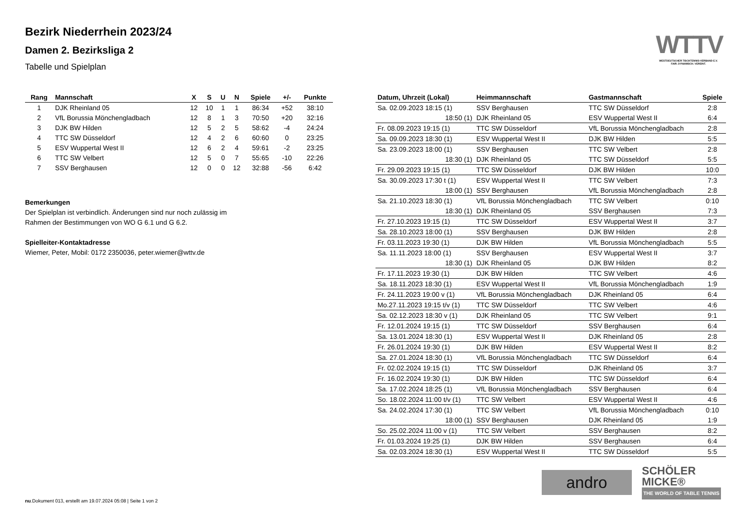WTTV
WESTDEUTSCHER TISCHTENNIS-VERBAND E.V.
FAIR. DYNAMISCH. VEREINT.
Bezirk Niederrhein 2023/24
Damen 2. Bezirksliga 2
Tabelle und Spielplan
| Rang | Mannschaft | X | S | U | N | Spiele | +/- | Punkte |
| --- | --- | --- | --- | --- | --- | --- | --- | --- |
| 1 | DJK Rheinland 05 | 12 | 10 | 1 | 1 | 86:34 | +52 | 38:10 |
| 2 | VfL Borussia Mönchengladbach | 12 | 8 | 1 | 3 | 70:50 | +20 | 32:16 |
| 3 | DJK BW Hilden | 12 | 5 | 2 | 5 | 58:62 | -4 | 24:24 |
| 4 | TTC SW Düsseldorf | 12 | 4 | 2 | 6 | 60:60 | 0 | 23:25 |
| 5 | ESV Wuppertal West II | 12 | 6 | 2 | 4 | 59:61 | -2 | 23:25 |
| 6 | TTC SW Velbert | 12 | 5 | 0 | 7 | 55:65 | -10 | 22:26 |
| 7 | SSV Berghausen | 12 | 0 | 0 | 12 | 32:88 | -56 | 6:42 |
Bemerkungen
Der Spielplan ist verbindlich. Änderungen sind nur noch zulässig im
Rahmen der Bestimmungen von WO G 6.1 und G 6.2.
Spielleiter-Kontaktadresse
Wiemer, Peter, Mobil: 0172 2350036, peter.wiemer@wttv.de
| Datum, Uhrzeit (Lokal) | Heimmannschaft | Gastmannschaft | Spiele |
| --- | --- | --- | --- |
| Sa. 02.09.2023 18:15 (1) | SSV Berghausen | TTC SW Düsseldorf | 2:8 |
| 18:50 (1) | DJK Rheinland 05 | ESV Wuppertal West II | 6:4 |
| Fr. 08.09.2023 19:15 (1) | TTC SW Düsseldorf | VfL Borussia Mönchengladbach | 2:8 |
| Sa. 09.09.2023 18:30 (1) | ESV Wuppertal West II | DJK BW Hilden | 5:5 |
| Sa. 23.09.2023 18:00 (1) | SSV Berghausen | TTC SW Velbert | 2:8 |
| 18:30 (1) | DJK Rheinland 05 | TTC SW Düsseldorf | 5:5 |
| Fr. 29.09.2023 19:15 (1) | TTC SW Düsseldorf | DJK BW Hilden | 10:0 |
| Sa. 30.09.2023 17:30 t (1) | ESV Wuppertal West II | TTC SW Velbert | 7:3 |
| 18:00 (1) | SSV Berghausen | VfL Borussia Mönchengladbach | 2:8 |
| Sa. 21.10.2023 18:30 (1) | VfL Borussia Mönchengladbach | TTC SW Velbert | 0:10 |
| 18:30 (1) | DJK Rheinland 05 | SSV Berghausen | 7:3 |
| Fr. 27.10.2023 19:15 (1) | TTC SW Düsseldorf | ESV Wuppertal West II | 3:7 |
| Sa. 28.10.2023 18:00 (1) | SSV Berghausen | DJK BW Hilden | 2:8 |
| Fr. 03.11.2023 19:30 (1) | DJK BW Hilden | VfL Borussia Mönchengladbach | 5:5 |
| Sa. 11.11.2023 18:00 (1) | SSV Berghausen | ESV Wuppertal West II | 3:7 |
| 18:30 (1) | DJK Rheinland 05 | DJK BW Hilden | 8:2 |
| Fr. 17.11.2023 19:30 (1) | DJK BW Hilden | TTC SW Velbert | 4:6 |
| Sa. 18.11.2023 18:30 (1) | ESV Wuppertal West II | VfL Borussia Mönchengladbach | 1:9 |
| Fr. 24.11.2023 19:00 v (1) | VfL Borussia Mönchengladbach | DJK Rheinland 05 | 6:4 |
| Mo.27.11.2023 19:15 t/v (1) | TTC SW Düsseldorf | TTC SW Velbert | 4:6 |
| Sa. 02.12.2023 18:30 v (1) | DJK Rheinland 05 | TTC SW Velbert | 9:1 |
| Fr. 12.01.2024 19:15 (1) | TTC SW Düsseldorf | SSV Berghausen | 6:4 |
| Sa. 13.01.2024 18:30 (1) | ESV Wuppertal West II | DJK Rheinland 05 | 2:8 |
| Fr. 26.01.2024 19:30 (1) | DJK BW Hilden | ESV Wuppertal West II | 8:2 |
| Sa. 27.01.2024 18:30 (1) | VfL Borussia Mönchengladbach | TTC SW Düsseldorf | 6:4 |
| Fr. 02.02.2024 19:15 (1) | TTC SW Düsseldorf | DJK Rheinland 05 | 3:7 |
| Fr. 16.02.2024 19:30 (1) | DJK BW Hilden | TTC SW Düsseldorf | 6:4 |
| Sa. 17.02.2024 18:25 (1) | VfL Borussia Mönchengladbach | SSV Berghausen | 6:4 |
| So. 18.02.2024 11:00 t/v (1) | TTC SW Velbert | ESV Wuppertal West II | 4:6 |
| Sa. 24.02.2024 17:30 (1) | TTC SW Velbert | VfL Borussia Mönchengladbach | 0:10 |
| 18:00 (1) | SSV Berghausen | DJK Rheinland 05 | 1:9 |
| So. 25.02.2024 11:00 v (1) | TTC SW Velbert | SSV Berghausen | 8:2 |
| Fr. 01.03.2024 19:25 (1) | DJK BW Hilden | SSV Berghausen | 6:4 |
| Sa. 02.03.2024 18:30 (1) | ESV Wuppertal West II | TTC SW Düsseldorf | 5:5 |
andro
SCHÖLER
MICKE®
THE WORLD OF TABLE TENNIS
nu.Dokument 013, erstellt am 19.07.2024 05:08 | Seite 1 von 2